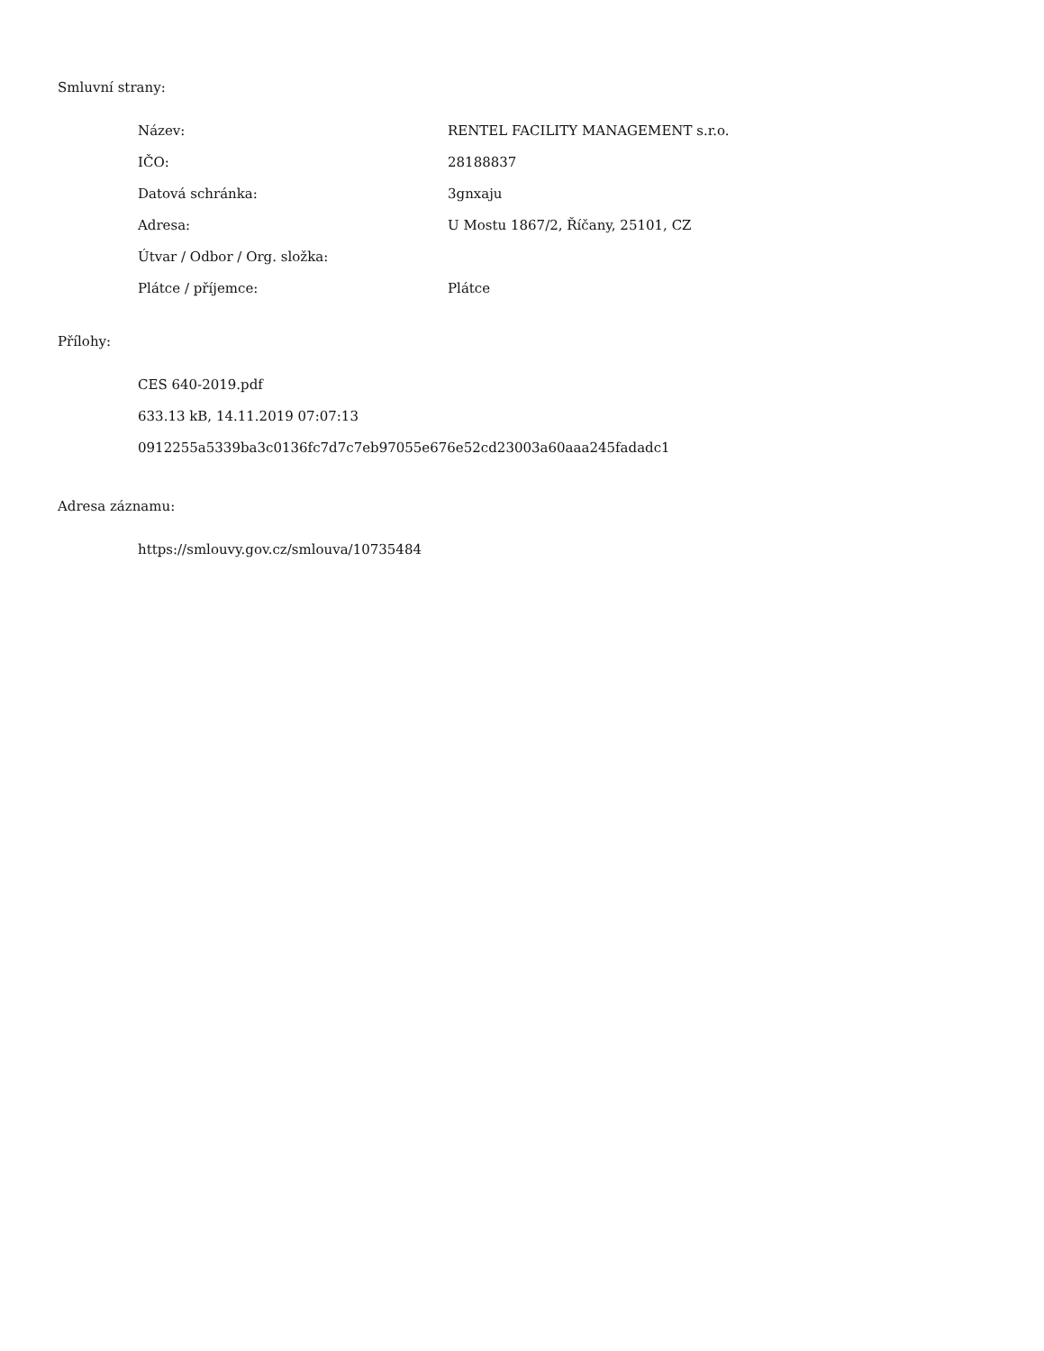Smluvní strany:
| Název: | RENTEL FACILITY MANAGEMENT s.r.o. |
| IČO: | 28188837 |
| Datová schránka: | 3gnxaju |
| Adresa: | U Mostu 1867/2, Říčany, 25101, CZ |
| Útvar / Odbor / Org. složka: | |
| Plátce / příjemce: | Plátce |
Přílohy:
CES 640-2019.pdf
633.13 kB, 14.11.2019 07:07:13
0912255a5339ba3c0136fc7d7c7eb97055e676e52cd23003a60aaa245fadadc1
Adresa záznamu:
https://smlouvy.gov.cz/smlouva/10735484